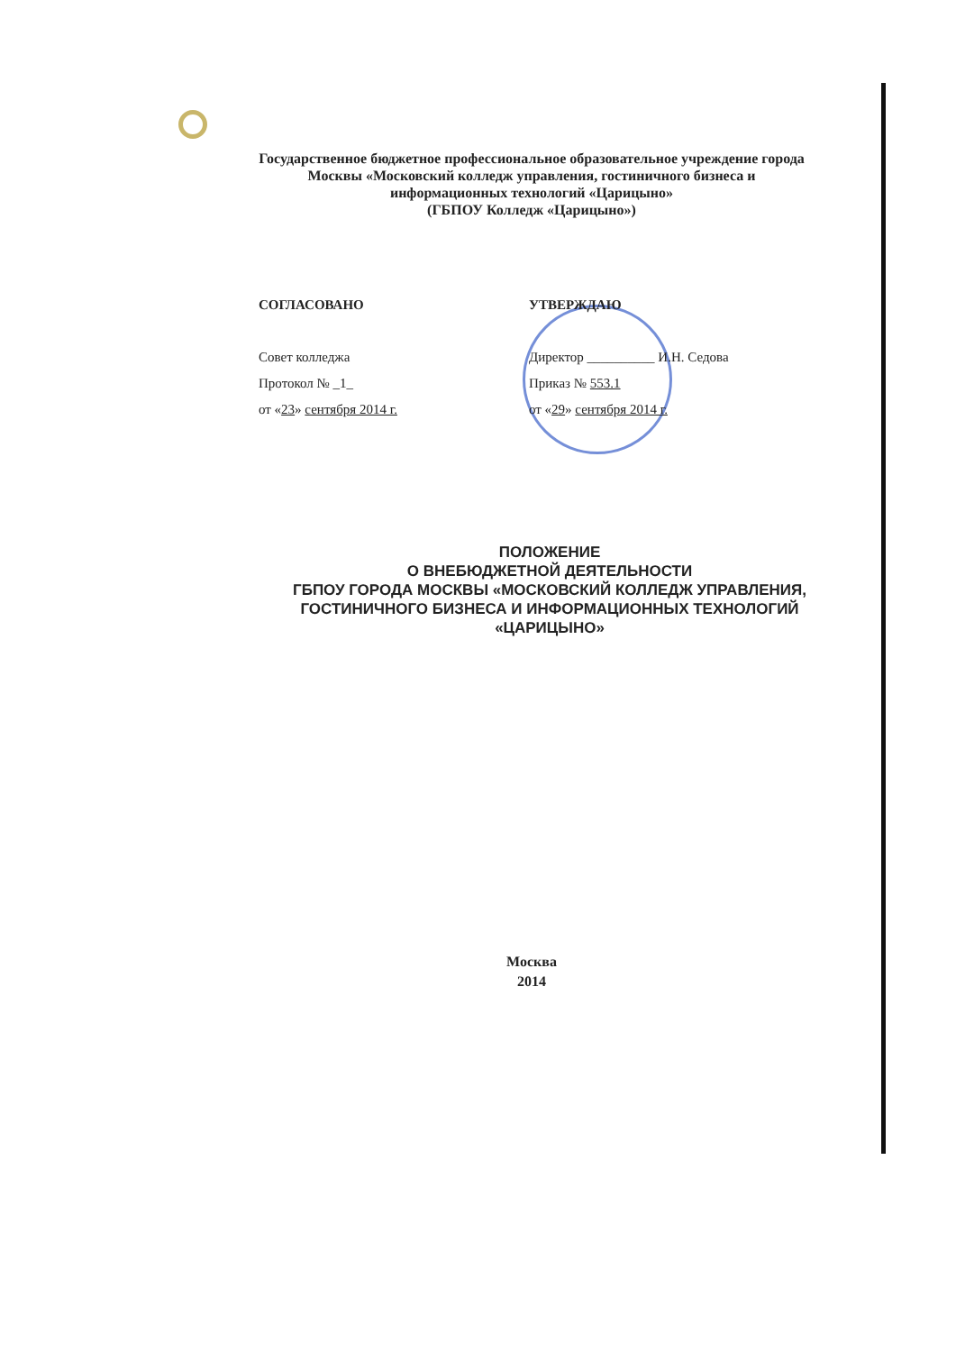Государственное бюджетное профессиональное образовательное учреждение города Москвы «Московский колледж управления, гостиничного бизнеса и информационных технологий «Царицыно»
(ГБПОУ Колледж «Царицыно»)
СОГЛАСОВАНО
Совет колледжа
Протокол № _1_
от «23» сентября 2014 г.
УТВЕРЖДАЮ
Директор __________ И.Н. Седова
Приказ № 553.1
от «29» сентября 2014 г.
ПОЛОЖЕНИЕ
О ВНЕБЮДЖЕТНОЙ ДЕЯТЕЛЬНОСТИ
ГБПОУ ГОРОДА МОСКВЫ «МОСКОВСКИЙ КОЛЛЕДЖ УПРАВЛЕНИЯ, ГОСТИНИЧНОГО БИЗНЕСА И ИНФОРМАЦИОННЫХ ТЕХНОЛОГИЙ «ЦАРИЦЫНО»
Москва
2014